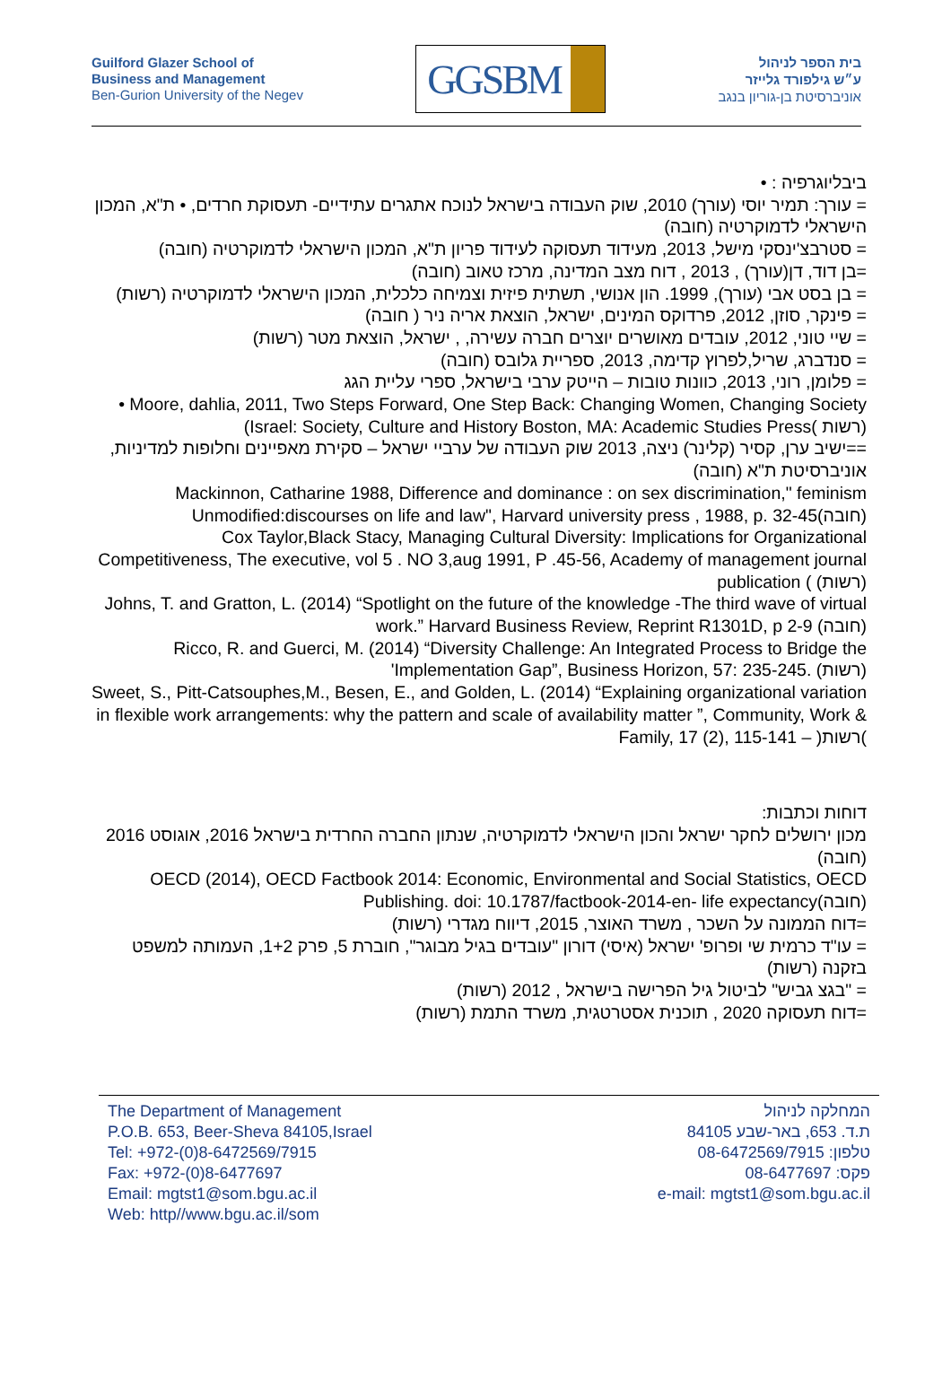Guilford Glazer School of
Business and Management
Ben-Gurion University of the Negev
GGSBM
בית הספר לניהול
ע״ש גילפורד גלייזר
אוניברסיטת בן-גוריון בנגב
ביבליוגרפיה : •
= עורך: תמיר יוסי (עורך) 2010, שוק העבודה בישראל לנוכח אתגרים עתידיים- תעסוקת חרדים, • ת"א, המכון הישראלי לדמוקרטיה (חובה)
= סטרבצ'ינסקי מישל, 2013, מעידוד תעסוקה לעידוד פריון ת"א, המכון הישראלי לדמוקרטיה (חובה)
=בן דוד, דן(עורך) , 2013 , דוח מצב המדינה, מרכז טאוב (חובה)
= בן בסט אבי (עורך), 1999. הון אנושי, תשתית פיזית וצמיחה כלכלית, המכון הישראלי לדמוקרטיה (רשות)
= פינקר, סוזן, 2012, פרדוקס המינים, ישראל, הוצאת אריה ניר ( חובה)
= שיי טוני, 2012, עובדים מאושרים יוצרים חברה עשירה, , ישראל, הוצאת מטר (רשות)
= סנדברג, שריל,לפרוץ קדימה, 2013, ספריית גלובס (חובה)
= פלומן, רוני, 2013, כוונות טובות – הייטק ערבי בישראל, ספרי עליית הגג
• Moore, dahlia, 2011, Two Steps Forward, One Step Back: Changing Women, Changing Society (Israel: Society, Culture and History Boston, MA: Academic Studies Press( רשות)
==ישיב ערן, קסיר (קלינר) ניצה, 2013 שוק העבודה של ערביי ישראל – סקירת מאפיינים וחלופות למדיניות, אוניברסיטת ת"א (חובה)
Mackinnon, Catharine 1988, Difference and dominance : on sex discrimination," feminism Unmodified:discourses on life and law", Harvard university press , 1988, p. 32-45(חובה)
Cox Taylor,Black Stacy, Managing Cultural Diversity: Implications for Organizational Competitiveness, The executive, vol 5 . NO 3,aug 1991, P .45-56, Academy of management journal publication ( (רשות)
Johns, T. and Gratton, L. (2014) “Spotlight on the future of the knowledge -The third wave of virtual work.” Harvard Business Review, Reprint R1301D, p 2-9 (חובה)
Ricco, R. and Guerci, M. (2014) “Diversity Challenge: An Integrated Process to Bridge the 'Implementation Gap”, Business Horizon, 57: 235-245. (רשות)
Sweet, S., Pitt-Catsouphes,M., Besen, E., and Golden, L. (2014) “Explaining organizational variation in flexible work arrangements: why the pattern and scale of availability matter ”, Community, Work & Family, 17 (2), 115-141 – )רשות(
דוחות וכתבות:
מכון ירושלים לחקר ישראל והכון הישראלי לדמוקרטיה, שנתון החברה החרדית בישראל 2016, אוגוסט 2016 (חובה)
OECD (2014), OECD Factbook 2014: Economic, Environmental and Social Statistics, OECD Publishing. doi: 10.1787/factbook-2014-en- life expectancy(חובה)
=דוח הממונה על השכר , משרד האוצר, 2015, דיווח מגדרי (רשות)
= עו"ד כרמית שי ופרופ' ישראל (איסי) דורון "עובדים בגיל מבוגר", חוברת 5, פרק 1+2, העמותה למשפט בזקנה (רשות)
= "בגצ גביש" לביטול גיל הפרישה בישראל , 2012 (רשות)
=דוח תעסוקה 2020 , תוכנית אסטרטגית, משרד התמת (רשות)
The Department of Management
P.O.B. 653, Beer-Sheva 84105,Israel
Tel: +972-(0)8-6472569/7915
Fax: +972-(0)8-6477697
Email: mgtst1@som.bgu.ac.il
Web: http//www.bgu.ac.il/som
המחלקה לניהול
ת.ד. 653, באר-שבע 84105
טלפון: 08-6472569/7915
פקס: 08-6477697
e-mail: mgtst1@som.bgu.ac.il